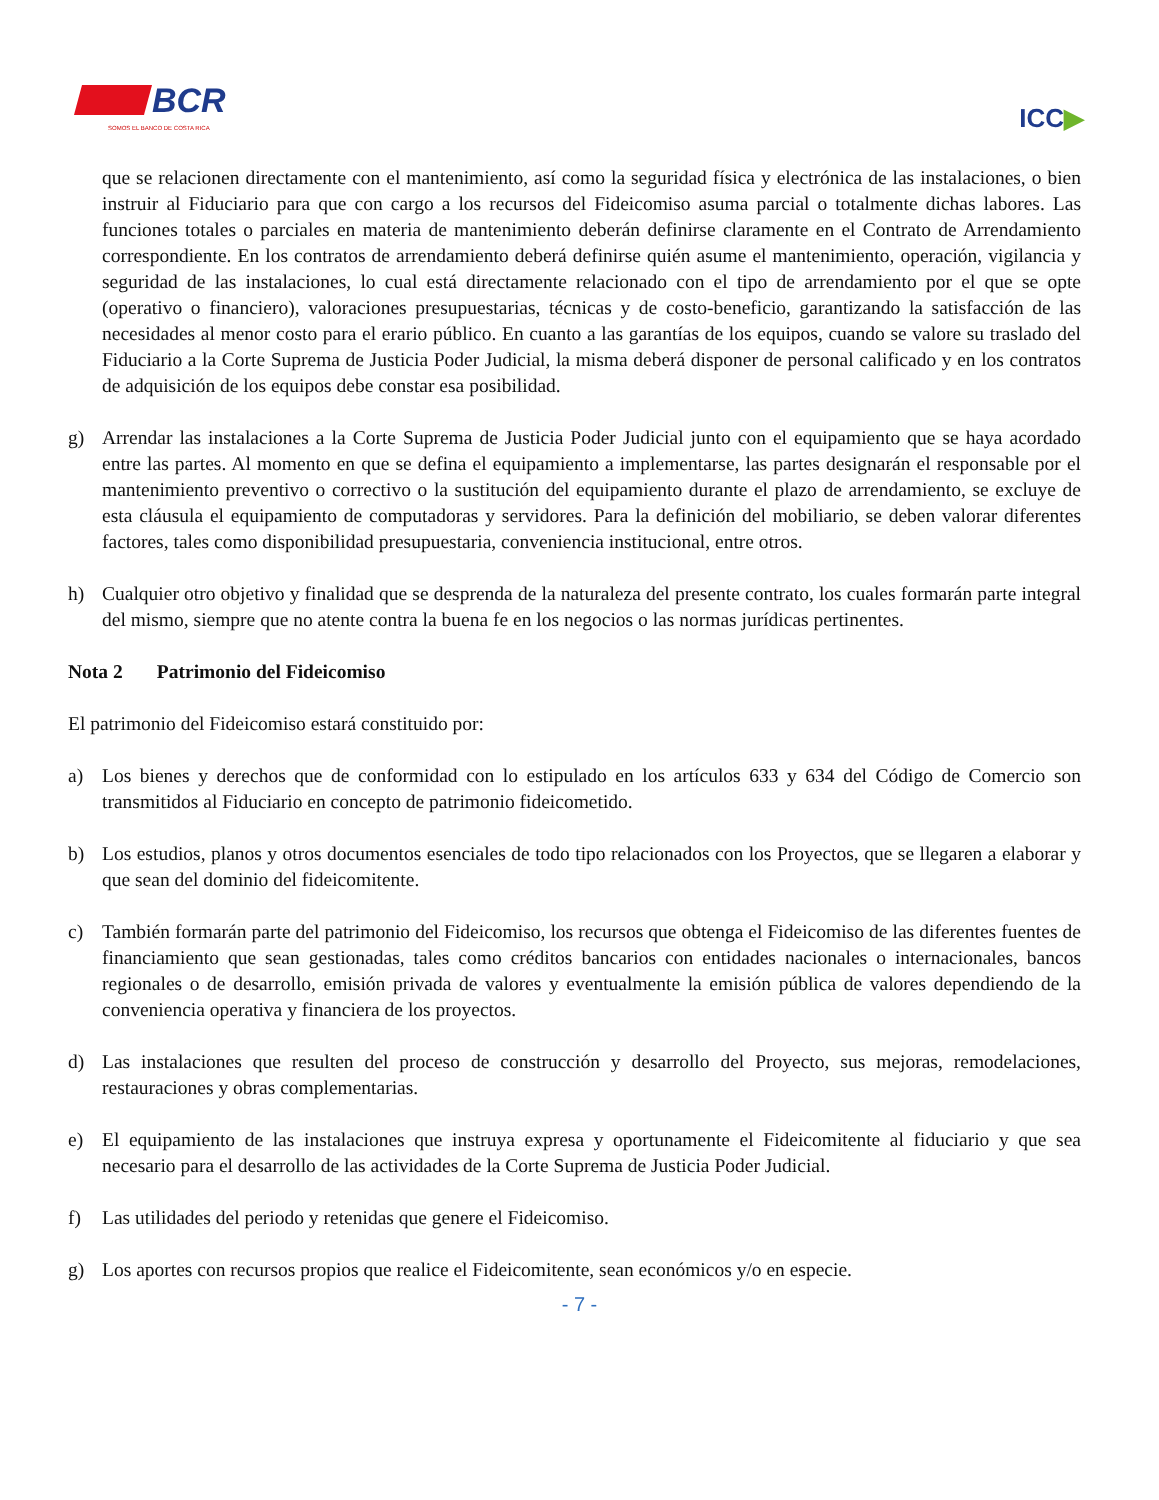BCR
SOMOS EL BANCO DE COSTA RICA
ICC▶
que se relacionen directamente con el mantenimiento, así como la seguridad física y electrónica de las instalaciones, o bien instruir al Fiduciario para que con cargo a los recursos del Fideicomiso asuma parcial o totalmente dichas labores. Las funciones totales o parciales en materia de mantenimiento deberán definirse claramente en el Contrato de Arrendamiento correspondiente. En los contratos de arrendamiento deberá definirse quién asume el mantenimiento, operación, vigilancia y seguridad de las instalaciones, lo cual está directamente relacionado con el tipo de arrendamiento por el que se opte (operativo o financiero), valoraciones presupuestarias, técnicas y de costo-beneficio, garantizando la satisfacción de las necesidades al menor costo para el erario público. En cuanto a las garantías de los equipos, cuando se valore su traslado del Fiduciario a la Corte Suprema de Justicia Poder Judicial, la misma deberá disponer de personal calificado y en los contratos de adquisición de los equipos debe constar esa posibilidad.
g) Arrendar las instalaciones a la Corte Suprema de Justicia Poder Judicial junto con el equipamiento que se haya acordado entre las partes. Al momento en que se defina el equipamiento a implementarse, las partes designarán el responsable por el mantenimiento preventivo o correctivo o la sustitución del equipamiento durante el plazo de arrendamiento, se excluye de esta cláusula el equipamiento de computadoras y servidores. Para la definición del mobiliario, se deben valorar diferentes factores, tales como disponibilidad presupuestaria, conveniencia institucional, entre otros.
h) Cualquier otro objetivo y finalidad que se desprenda de la naturaleza del presente contrato, los cuales formarán parte integral del mismo, siempre que no atente contra la buena fe en los negocios o las normas jurídicas pertinentes.
Nota 2 Patrimonio del Fideicomiso
El patrimonio del Fideicomiso estará constituido por:
a) Los bienes y derechos que de conformidad con lo estipulado en los artículos 633 y 634 del Código de Comercio son transmitidos al Fiduciario en concepto de patrimonio fideicometido.
b) Los estudios, planos y otros documentos esenciales de todo tipo relacionados con los Proyectos, que se llegaren a elaborar y que sean del dominio del fideicomitente.
c) También formarán parte del patrimonio del Fideicomiso, los recursos que obtenga el Fideicomiso de las diferentes fuentes de financiamiento que sean gestionadas, tales como créditos bancarios con entidades nacionales o internacionales, bancos regionales o de desarrollo, emisión privada de valores y eventualmente la emisión pública de valores dependiendo de la conveniencia operativa y financiera de los proyectos.
d) Las instalaciones que resulten del proceso de construcción y desarrollo del Proyecto, sus mejoras, remodelaciones, restauraciones y obras complementarias.
e) El equipamiento de las instalaciones que instruya expresa y oportunamente el Fideicomitente al fiduciario y que sea necesario para el desarrollo de las actividades de la Corte Suprema de Justicia Poder Judicial.
f) Las utilidades del periodo y retenidas que genere el Fideicomiso.
g) Los aportes con recursos propios que realice el Fideicomitente, sean económicos y/o en especie.
- 7 -